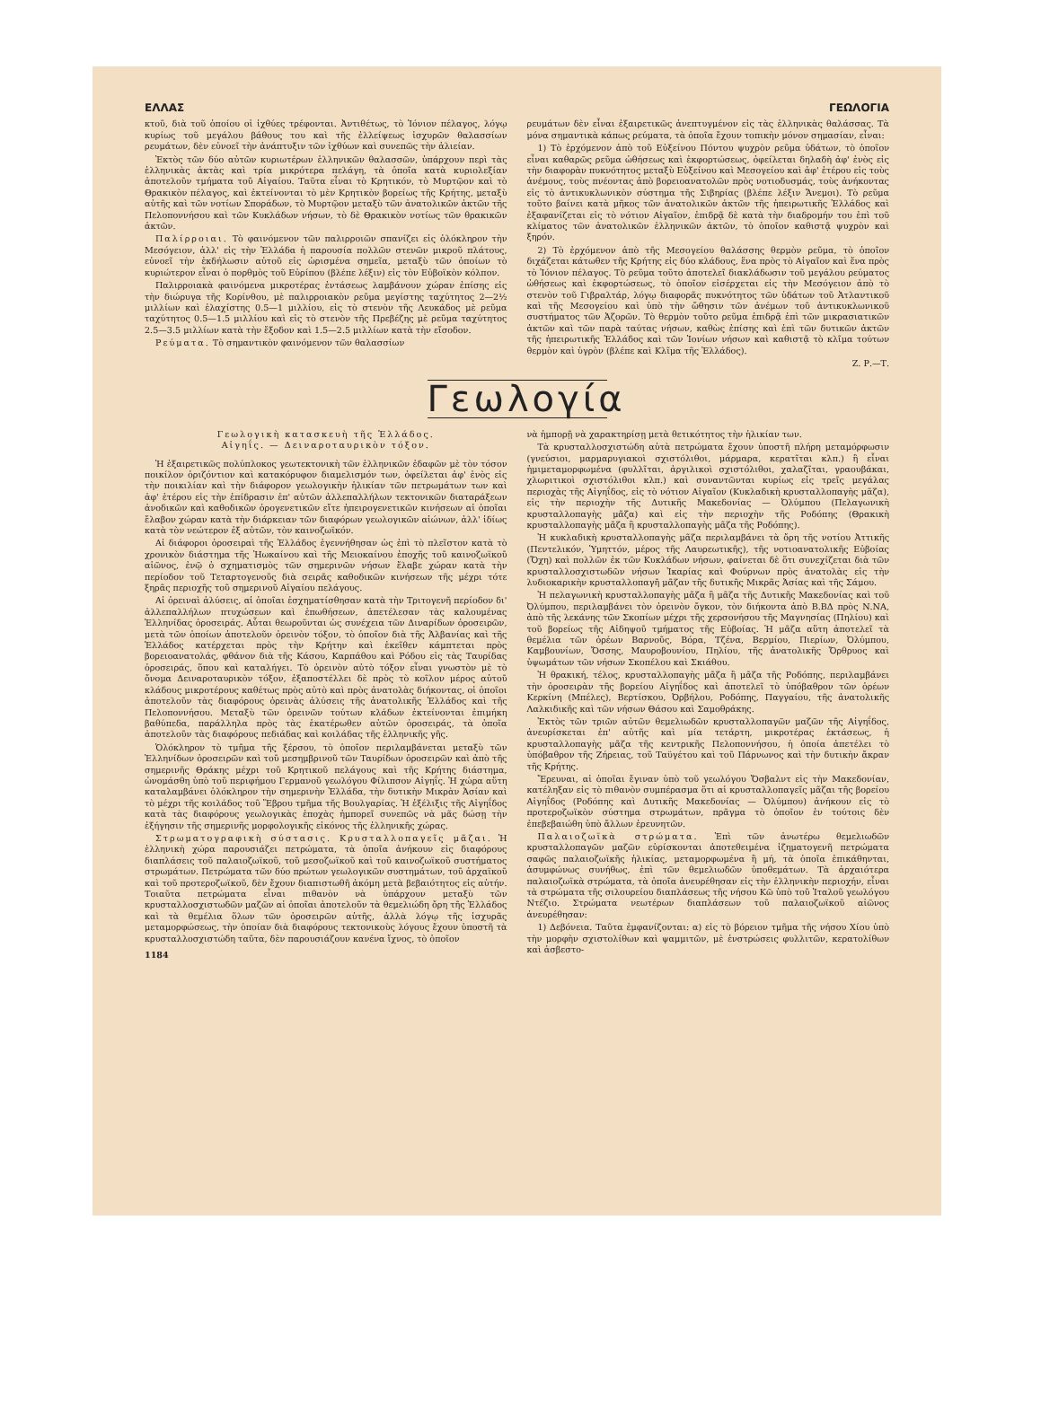ΕΛΛΑΣ ΓΕΩΛΟΓΙΑ
κτοῦ, διὰ τοῦ ὁποίου οἱ ἰχθύες τρέφονται. Ἀντιθέτως, τὸ Ἰόνιον πέλαγος, λόγῳ κυρίως τοῦ μεγάλου βάθους του καὶ τῆς ἐλλείψεως ἰσχυρῶν θαλασσίων ρευμάτων, δὲν εὐνοεῖ τὴν ἀνάπτυξιν τῶν ἰχθύων καὶ συνεπῶς τὴν ἁλιείαν.
Ἐκτὸς τῶν δύο αὐτῶν κυριωτέρων ἑλληνικῶν θαλασσῶν, ὑπάρχουν περὶ τὰς ἑλληνικὰς ἀκτὰς καὶ τρία μικρότερα πελάγη, τὰ ὁποῖα κατὰ κυριολεξίαν ἀποτελοῦν τμήματα τοῦ Αἰγαίου. Ταῦτα εἶναι τὸ Κρητικόν, τὸ Μυρτῷον καὶ τὸ Θρακικὸν πέλαγος, καὶ ἐκτείνονται τὸ μὲν Κρητικὸν βορείως τῆς Κρήτης, μεταξὺ αὐτῆς καὶ τῶν νοτίων Σποράδων, τὸ Μυρτῷον μεταξὺ τῶν ἀνατολικῶν ἀκτῶν τῆς Πελοποννήσου καὶ τῶν Κυκλάδων νήσων, τὸ δὲ Θρακικὸν νοτίως τῶν θρακικῶν ἀκτῶν.
Παλίρροιαι. Τὸ φαινόμενον τῶν παλιρροιῶν σπανίζει εἰς ὁλόκληρον τὴν Μεσόγειον, ἀλλ' εἰς τὴν Ἑλλάδα ἡ παρουσία πολλῶν στενῶν μικροῦ πλάτους, εὐνοεῖ τὴν ἐκδήλωσιν αὐτοῦ εἰς ὡρισμένα σημεῖα, μεταξὺ τῶν ὁποίων τὸ κυριώτερον εἶναι ὁ πορθμὸς τοῦ Εὐρίπου (βλέπε λέξιν) εἰς τὸν Εὐβοϊκὸν κόλπον.
Παλιρροιακὰ φαινόμενα μικροτέρας ἐντάσεως λαμβάνουν χώραν ἐπίσης εἰς τὴν διώρυγα τῆς Κορίνθου, μὲ παλιρροιακὸν ρεῦμα μεγίστης ταχύτητος 2—2½ μιλλίων καὶ ἐλαχίστης 0.5—1 μιλλίου, εἰς τὸ στενὸν τῆς Λευκάδος μὲ ρεῦμα ταχύτητος 0.5—1.5 μιλλίου καὶ εἰς τὸ στενὸν τῆς Πρεβέζης μὲ ρεῦμα ταχύτητος 2.5—3.5 μιλλίων κατὰ τὴν ἔξοδον καὶ 1.5—2.5 μιλλίων κατὰ τὴν εἴσοδον.
Ρεύματα. Τὸ σημαντικὸν φαινόμενον τῶν θαλασσίων
ρευμάτων δὲν εἶναι ἐξαιρετικῶς ἀνεπτυγμένον εἰς τὰς ἑλληνικὰς θαλάσσας. Τὰ μόνα σημαντικὰ κάπως ρεύματα, τὰ ὁποῖα ἔχουν τοπικὴν μόνον σημασίαν, εἶναι:
1) Τὸ ἐρχόμενον ἀπὸ τοῦ Εὐξείνου Πόντου ψυχρὸν ρεῦμα ὑδάτων, τὸ ὁποῖον εἶναι καθαρῶς ρεῦμα ὠθήσεως καὶ ἐκφορτώσεως, ὀφείλεται δηλαδὴ ἀφ' ἑνὸς εἰς τὴν διαφορὰν πυκνότητος μεταξὺ Εὐξείνου καὶ Μεσογείου καὶ ἀφ' ἑτέρου εἰς τοὺς ἀνέμους, τοὺς πνέοντας ἀπὸ βορειοανατολῶν πρὸς νοτιοδυσμάς, τοὺς ἀνήκοντας εἰς τὸ ἀντικυκλωνικὸν σύστημα τῆς Σιβηρίας (βλέπε λέξιν Ἄνεμοι). Τὸ ρεῦμα τοῦτο βαίνει κατὰ μῆκος τῶν ἀνατολικῶν ἀκτῶν τῆς ἠπειρωτικῆς Ἑλλάδος καὶ ἐξαφανίζεται εἰς τὸ νότιον Αἰγαῖον, ἐπιδρᾷ δὲ κατὰ τὴν διαδρομήν του ἐπὶ τοῦ κλίματος τῶν ἀνατολικῶν ἑλληνικῶν ἀκτῶν, τὸ ὁποῖον καθιστᾷ ψυχρὸν καὶ ξηρόν.
2) Τὸ ἐρχόμενον ἀπὸ τῆς Μεσογείου θαλάσσης θερμὸν ρεῦμα, τὸ ὁποῖον διχάζεται κάτωθεν τῆς Κρήτης εἰς δύο κλάδους, ἕνα πρὸς τὸ Αἰγαῖον καὶ ἕνα πρὸς τὸ Ἰόνιον πέλαγος. Τὸ ρεῦμα τοῦτο ἀποτελεῖ διακλάδωσιν τοῦ μεγάλου ρεύματος ὠθήσεως καὶ ἐκφορτώσεως, τὸ ὁποῖον εἰσέρχεται εἰς τὴν Μεσόγειον ἀπὸ τὸ στενὸν τοῦ Γιβραλτάρ, λόγῳ διαφορᾶς πυκνότητος τῶν ὑδάτων τοῦ Ἀτλαντικοῦ καὶ τῆς Μεσογείου καὶ ὑπὸ τὴν ὤθησιν τῶν ἀνέμων τοῦ ἀντικυκλωνικοῦ συστήματος τῶν Ἀζορῶν. Τὸ θερμὸν τοῦτο ρεῦμα ἐπιδρᾷ ἐπὶ τῶν μικρασιατικῶν ἀκτῶν καὶ τῶν παρὰ ταύτας νήσων, καθὼς ἐπίσης καὶ ἐπὶ τῶν δυτικῶν ἀκτῶν τῆς ἠπειρωτικῆς Ἑλλάδος καὶ τῶν Ἰονίων νήσων καὶ καθιστᾷ τὸ κλῖμα τούτων θερμὸν καὶ ὑγρὸν (βλέπε καὶ Κλῖμα τῆς Ἑλλάδος).
Ζ. Ρ.—Τ.
Γεωλογία
Γεωλογικὴ κατασκευὴ τῆς Ἑλλάδος.
Αἰγηΐς. — Δειναροταυρικὸν τόξον.
Ἡ ἐξαιρετικῶς πολύπλοκος γεωτεκτονικὴ τῶν ἑλληνικῶν ἐδαφῶν μὲ τὸν τόσον ποικίλον ὁριζόντιον καὶ κατακόρυφον διαμελισμόν των, ὀφείλεται ἀφ' ἑνὸς εἰς τὴν ποικιλίαν καὶ τὴν διάφορον γεωλογικὴν ἡλικίαν τῶν πετρωμάτων των καὶ ἀφ' ἑτέρου εἰς τὴν ἐπίδρασιν ἐπ' αὐτῶν ἀλλεπαλλήλων τεκτονικῶν διαταράξεων ἀνοδικῶν καὶ καθοδικῶν ὀρογενετικῶν εἴτε ἠπειρογενετικῶν κινήσεων αἱ ὁποῖαι ἔλαβον χώραν κατὰ τὴν διάρκειαν τῶν διαφόρων γεωλογικῶν αἰώνων, ἀλλ' ἰδίως κατὰ τὸν νεώτερον ἐξ αὐτῶν, τὸν καινοζωϊκόν.
Αἱ διάφοροι ὀροσειραὶ τῆς Ἑλλάδος ἐγεννήθησαν ὡς ἐπὶ τὸ πλεῖστον κατὰ τὸ χρονικὸν διάστημα τῆς Ἠωκαίνου καὶ τῆς Μειοκαίνου ἐποχῆς τοῦ καινοζωϊκοῦ αἰῶνος, ἐνῷ ὁ σχηματισμὸς τῶν σημερινῶν νήσων ἔλαβε χώραν κατὰ τὴν περίοδον τοῦ Τεταρτογενοῦς διὰ σειρᾶς καθοδικῶν κινήσεων τῆς μέχρι τότε ξηρᾶς περιοχῆς τοῦ σημερινοῦ Αἰγαίου πελάγους.
Αἱ ὀρειναὶ ἁλύσεις, αἱ ὁποῖαι ἐσχηματίσθησαν κατὰ τὴν Τριτογενῆ περίοδον δι' ἀλλεπαλλήλων πτυχώσεων καὶ ἐπωθήσεων, ἀπετέλεσαν τὰς καλουμένας Ἑλληνίδας ὀροσειράς. Αὗται θεωροῦνται ὡς συνέχεια τῶν Διναρίδων ὀροσειρῶν, μετὰ τῶν ὁποίων ἀποτελοῦν ὀρεινὸν τόξον, τὸ ὁποῖον διὰ τῆς Ἀλβανίας καὶ τῆς Ἑλλάδος κατέρχεται πρὸς τὴν Κρήτην καὶ ἐκεῖθεν κάμπτεται πρὸς βορειοανατολάς, φθάνον διὰ τῆς Κάσου, Καρπάθου καὶ Ρόδου εἰς τὰς Ταυρίδας ὀροσειράς, ὅπου καὶ καταλήγει. Τὸ ὀρεινὸν αὐτὸ τόξον εἶναι γνωστὸν μὲ τὸ ὄνομα Δειναροταυρικὸν τόξον, ἐξαποστέλλει δὲ πρὸς τὸ κοῖλον μέρος αὐτοῦ κλάδους μικροτέρους καθέτως πρὸς αὐτὸ καὶ πρὸς ἀνατολὰς διήκοντας, οἱ ὁποῖοι ἀποτελοῦν τὰς διαφόρους ὀρεινὰς ἁλύσεις τῆς ἀνατολικῆς Ἑλλάδος καὶ τῆς Πελοποννήσου. Μεταξὺ τῶν ὀρεινῶν τούτων κλάδων ἐκτείνονται ἐπιμήκη βαθύπεδα, παράλληλα πρὸς τὰς ἑκατέρωθεν αὐτῶν ὀροσειράς, τὰ ὁποῖα ἀποτελοῦν τὰς διαφόρους πεδιάδας καὶ κοιλάδας τῆς ἑλληνικῆς γῆς.
Ὁλόκληρον τὸ τμῆμα τῆς ξέρσου, τὸ ὁποῖον περιλαμβάνεται μεταξὺ τῶν Ἑλληνίδων ὀροσειρῶν καὶ τοῦ μεσημβρινοῦ τῶν Ταυρίδων ὀροσειρῶν καὶ ἀπὸ τῆς σημερινῆς Θράκης μέχρι τοῦ Κρητικοῦ πελάγους καὶ τῆς Κρήτης διάστημα, ὠνομάσθη ὑπὸ τοῦ περιφήμου Γερμανοῦ γεωλόγου Φίλιπσον Αἰγηΐς. Ἡ χώρα αὕτη καταλαμβάνει ὁλόκληρον τὴν σημερινὴν Ἑλλάδα, τὴν δυτικὴν Μικρὰν Ἀσίαν καὶ τὸ μέχρι τῆς κοιλάδος τοῦ Ἕβρου τμῆμα τῆς Βουλγαρίας. Ἡ ἐξέλιξις τῆς Αἰγηΐδος κατὰ τὰς διαφόρους γεωλογικὰς ἐποχὰς ἠμπορεῖ συνεπῶς νὰ μᾶς δώσῃ τὴν ἐξήγησιν τῆς σημερινῆς μορφολογικῆς εἰκόνος τῆς ἑλληνικῆς χώρας.
Στρωματογραφικὴ σύστασις. Κρυσταλλοπαγεῖς μᾶζαι. Ἡ ἑλληνικὴ χώρα παρουσιάζει πετρώματα, τὰ ὁποῖα ἀνήκουν εἰς διαφόρους διαπλάσεις τοῦ παλαιοζωϊκοῦ, τοῦ μεσοζωϊκοῦ καὶ τοῦ καινοζωϊκοῦ συστήματος στρωμάτων. Πετρώματα τῶν δύο πρώτων γεωλογικῶν συστημάτων, τοῦ ἀρχαϊκοῦ καὶ τοῦ προτεροζωϊκοῦ, δὲν ἔχουν διαπιστωθῆ ἀκόμη μετὰ βεβαιότητος εἰς αὐτήν. Τοιαῦτα πετρώματα εἶναι πιθανὸν νὰ ὑπάρχουν μεταξὺ τῶν κρυσταλλοσχιστωδῶν μαζῶν αἱ ὁποῖαι ἀποτελοῦν τὰ θεμελιώδη ὄρη τῆς Ἑλλάδος καὶ τὰ θεμέλια ὅλων τῶν ὀροσειρῶν αὐτῆς, ἀλλὰ λόγῳ τῆς ἰσχυρᾶς μεταμορφώσεως, τὴν ὁποίαν διὰ διαφόρους τεκτονικοὺς λόγους ἔχουν ὑποστῆ τὰ κρυσταλλοσχιστώδη ταῦτα, δὲν παρουσιάζουν κανένα ἴχνος, τὸ ὁποῖον
1184
νὰ ἠμπορῇ νὰ χαρακτηρίσῃ μετὰ θετικότητος τὴν ἡλικίαν των.
Τὰ κρυσταλλοσχιστώδη αὐτὰ πετρώματα ἔχουν ὑποστῆ πλήρη μεταμόρφωσιν (γνεύσιοι, μαρμαρυγιακοὶ σχιστόλιθοι, μάρμαρα, κερατῖται κλπ.) ἢ εἶναι ἡμιμεταμορφωμένα (φυλλῖται, ἀργιλικοὶ σχιστόλιθοι, χαλαζῖται, γραουβάκαι, χλωριτικοὶ σχιστόλιθοι κλπ.) καὶ συναντῶνται κυρίως εἰς τρεῖς μεγάλας περιοχὰς τῆς Αἰγηΐδος, εἰς τὸ νότιον Αἰγαῖον (Κυκλαδικὴ κρυσταλλοπαγὴς μᾶζα), εἰς τὴν περιοχὴν τῆς Δυτικῆς Μακεδονίας — Ὀλύμπου (Πελαγωνικὴ κρυσταλλοπαγὴς μᾶζα) καὶ εἰς τὴν περιοχὴν τῆς Ροδόπης (Θρακικὴ κρυσταλλοπαγὴς μᾶζα ἢ κρυσταλλοπαγὴς μᾶζα τῆς Ροδόπης).
Ἡ κυκλαδικὴ κρυσταλλοπαγὴς μᾶζα περιλαμβάνει τὰ ὄρη τῆς νοτίου Ἀττικῆς (Πεντελικόν, Ὑμηττόν, μέρος τῆς Λαυρεωτικῆς), τῆς νοτιοανατολικῆς Εὐβοίας (Ὄχη) καὶ πολλῶν ἐκ τῶν Κυκλάδων νήσων, φαίνεται δὲ ὅτι συνεχίζεται διὰ τῶν κρυσταλλοσχιστωδῶν νήσων Ἰκαρίας καὶ Φούρνων πρὸς ἀνατολὰς εἰς τὴν λυδιοκαρικὴν κρυσταλλοπαγῆ μᾶζαν τῆς δυτικῆς Μικρᾶς Ἀσίας καὶ τῆς Σάμου.
Ἡ πελαγωνικὴ κρυσταλλοπαγὴς μᾶζα ἢ μᾶζα τῆς Δυτικῆς Μακεδονίας καὶ τοῦ Ὀλύμπου, περιλαμβάνει τὸν ὀρεινὸν ὄγκον, τὸν διήκοντα ἀπὸ Β.ΒΔ πρὸς Ν.ΝΑ, ἀπὸ τῆς λεκάνης τῶν Σκοπίων μέχρι τῆς χερσονήσου τῆς Μαγνησίας (Πηλίου) καὶ τοῦ βορείως τῆς Αἰδηψοῦ τμήματος τῆς Εὐβοίας. Ἡ μᾶζα αὕτη ἀποτελεῖ τὰ θεμέλια τῶν ὀρέων Βαρνοῦς, Βόρα, Τζένα, Βερμίου, Πιερίων, Ὀλύμπου, Καμβουνίων, Ὄσσης, Μαυροβουνίου, Πηλίου, τῆς ἀνατολικῆς Ὄρθρυος καὶ ὑψωμάτων τῶν νήσων Σκοπέλου καὶ Σκιάθου.
Ἡ θρακική, τέλος, κρυσταλλοπαγὴς μᾶζα ἢ μᾶζα τῆς Ροδόπης, περιλαμβάνει τὴν ὀροσειρὰν τῆς βορείου Αἰγηΐδος καὶ ἀποτελεῖ τὸ ὑπόβαθρον τῶν ὀρέων Κερκίνη (Μπέλες), Βερτίσκου, Ὀρβήλου, Ροδόπης, Παγγαίου, τῆς ἀνατολικῆς Λαλκιδικῆς καὶ τῶν νήσων Θάσου καὶ Σαμοθράκης.
Ἐκτὸς τῶν τριῶν αὐτῶν θεμελιωδῶν κρυσταλλοπαγῶν μαζῶν τῆς Αἰγηΐδος, ἀνευρίσκεται ἐπ' αὐτῆς καὶ μία τετάρτη, μικροτέρας ἐκτάσεως, ἡ κρυσταλλοπαγὴς μᾶζα τῆς κεντρικῆς Πελοποννήσου, ἡ ὁποία ἀπετέλει τὸ ὑπόβαθρον τῆς Ζήρειας, τοῦ Ταϋγέτου καὶ τοῦ Πάρνωνος καὶ τὴν δυτικὴν ἄκραν τῆς Κρήτης.
Ἔρευναι, αἱ ὁποῖαι ἔγιναν ὑπὸ τοῦ γεωλόγου Ὄσβαλντ εἰς τὴν Μακεδονίαν, κατέληξαν εἰς τὸ πιθανὸν συμπέρασμα ὅτι αἱ κρυσταλλοπαγεῖς μᾶζαι τῆς βορείου Αἰγηΐδος (Ροδόπης καὶ Δυτικῆς Μακεδονίας — Ὀλύμπου) ἀνήκουν εἰς τὸ προτεροζωϊκὸν σύστημα στρωμάτων, πρᾶγμα τὸ ὁποῖον ἐν τούτοις δὲν ἐπεβεβαιώθη ὑπὸ ἄλλων ἐρευνητῶν.
Παλαιοζωϊκὰ στρώματα. Ἐπὶ τῶν ἀνωτέρω θεμελιωδῶν κρυσταλλοπαγῶν μαζῶν εὑρίσκονται ἀποτεθειμένα ἰζηματογενῆ πετρώματα σαφῶς παλαιοζωϊκῆς ἡλικίας, μεταμορφωμένα ἢ μή, τὰ ὁποῖα ἐπικάθηνται, ἀσυμφώνως συνήθως, ἐπὶ τῶν θεμελιωδῶν ὑποθεμάτων. Τὰ ἀρχαιότερα παλαιοζωϊκὰ στρώματα, τὰ ὁποῖα ἀνευρέθησαν εἰς τὴν ἑλληνικὴν περιοχήν, εἶναι τὰ στρώματα τῆς σιλουρείου διαπλάσεως τῆς νήσου Κῶ ὑπὸ τοῦ Ἰταλοῦ γεωλόγου Ντέζιο. Στρώματα νεωτέρων διαπλάσεων τοῦ παλαιοζωϊκοῦ αἰῶνος ἀνευρέθησαν:
1) Δεβόνεια. Ταῦτα ἐμφανίζονται: α) εἰς τὸ βόρειον τμῆμα τῆς νήσου Χίου ὑπὸ τὴν μορφὴν σχιστολίθων καὶ ψαμμιτῶν, μὲ ἐνστρώσεις φυλλιτῶν, κερατολίθων καὶ ἀσβεστο-